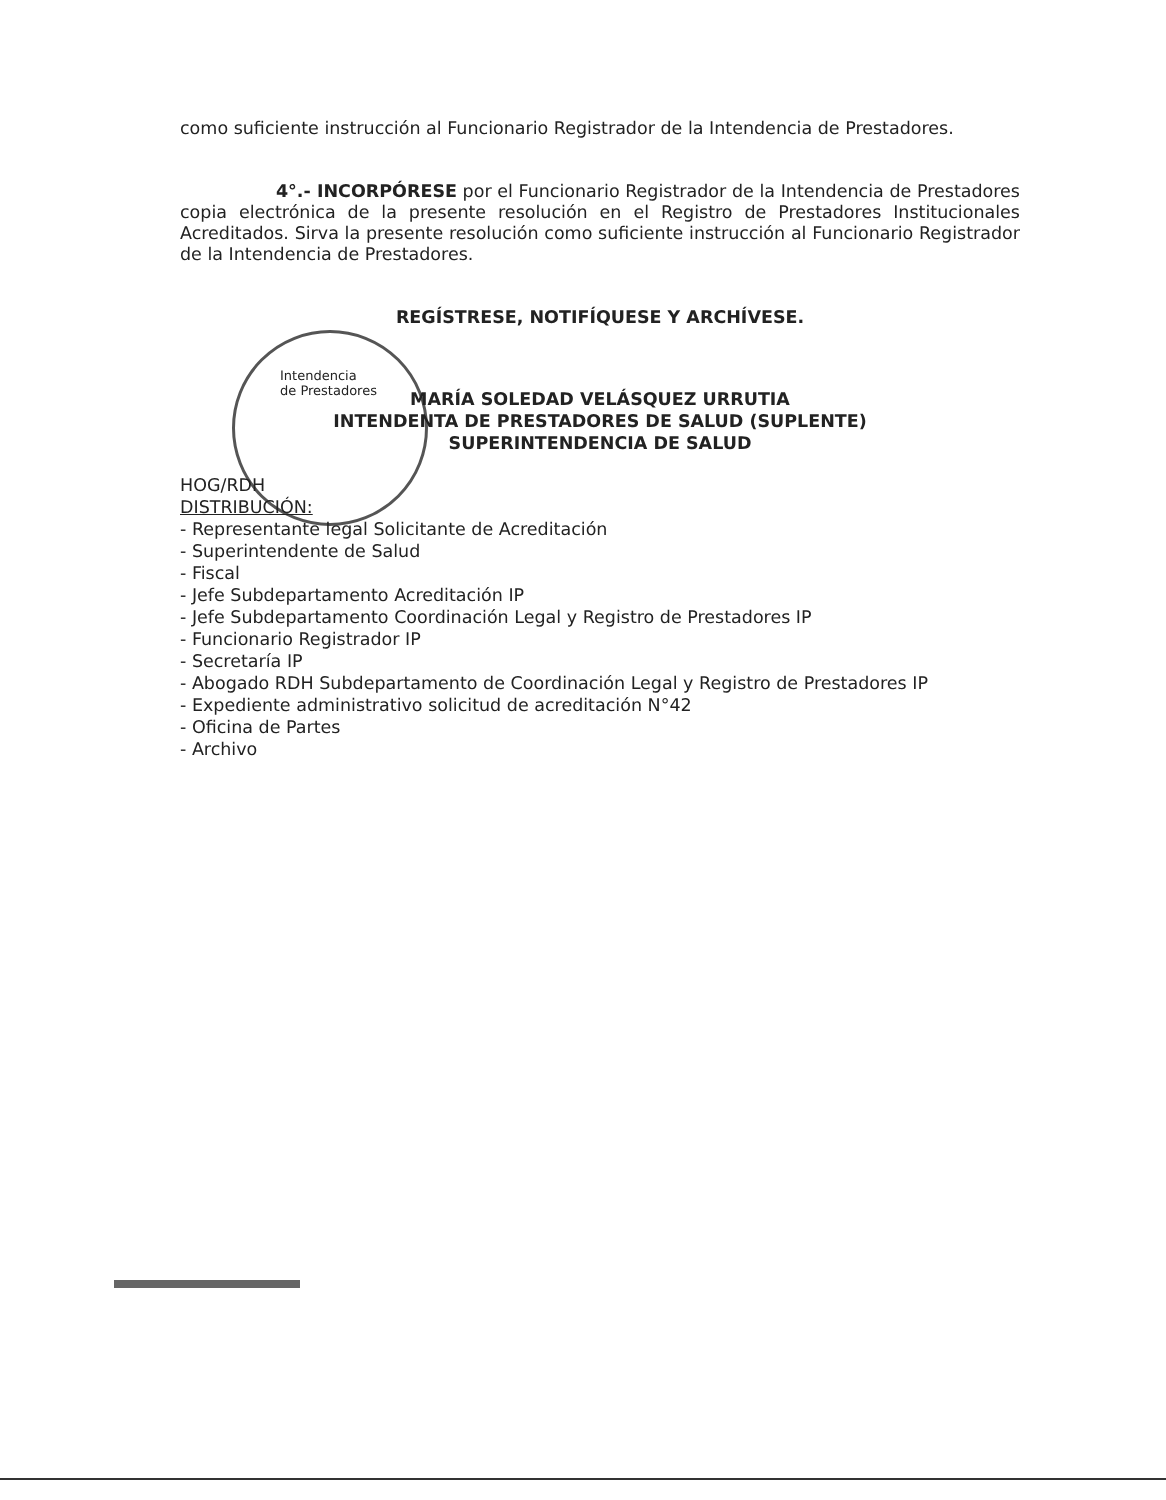como suficiente instrucción al Funcionario Registrador de la Intendencia de Prestadores.
4°.- INCORPÓRESE por el Funcionario Registrador de la Intendencia de Prestadores copia electrónica de la presente resolución en el Registro de Prestadores Institucionales Acreditados. Sirva la presente resolución como suficiente instrucción al Funcionario Registrador de la Intendencia de Prestadores.
REGÍSTRESE, NOTIFÍQUESE Y ARCHÍVESE.
Intendencia
de Prestadores
MARÍA SOLEDAD VELÁSQUEZ URRUTIA
INTENDENTA DE PRESTADORES DE SALUD (SUPLENTE)
SUPERINTENDENCIA DE SALUD
HOG/RDH
DISTRIBUCIÓN:
- Representante legal Solicitante de Acreditación
- Superintendente de Salud
- Fiscal
- Jefe Subdepartamento Acreditación IP
- Jefe Subdepartamento Coordinación Legal y Registro de Prestadores IP
- Funcionario Registrador IP
- Secretaría IP
- Abogado RDH Subdepartamento de Coordinación Legal y Registro de Prestadores IP
- Expediente administrativo solicitud de acreditación N°42
- Oficina de Partes
- Archivo